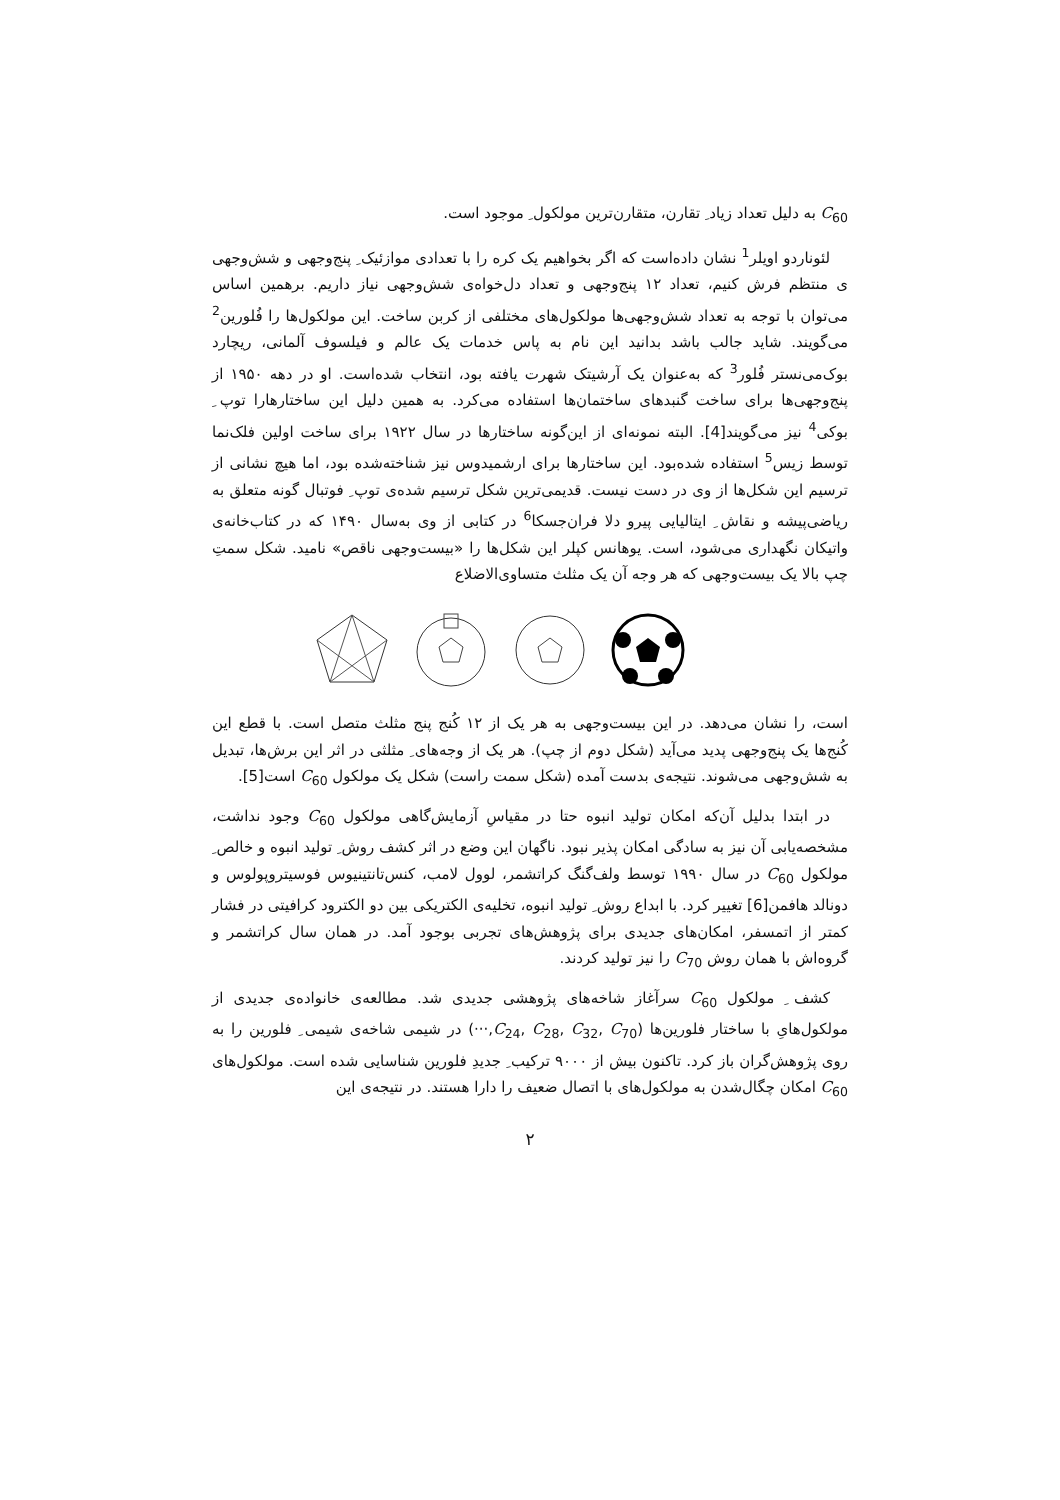C<sub>60</sub> به دلیل تعداد زیاد ِ تقارن، متقارن‌ترین مولکول ِ موجود است.
لئوناردو اویلر<sup>1</sup> نشان داده‌است که اگر بخواهیم یک کره را با تعدادی موازئیک ِ پنج‌وجهی و شش‌وجهی ی منتظم فرش کنیم، تعداد ۱۲ پنج‌وجهی و تعداد دل‌خواه‌ی شش‌وجهی نیاز داریم. برهمین اساس می‌توان با توجه به تعداد شش‌وجهی‌ها مولکول‌های مختلفی از کربن ساخت. این مولکول‌ها را فُلورین<sup>2</sup> می‌گویند. شاید جالب باشد بدانید این نام به پاس خدمات یک عالم و فیلسوف آلمانی، ریچارد بوک‌می‌نستر فُلور<sup>3</sup> که به‌عنوان یک آرشیتک شهرت یافته بود، انتخاب شده‌است. او در دهه ۱۹۵۰ از پنج‌وجهی‌ها برای ساخت گنبدهای ساختمان‌ها استفاده می‌کرد. به همین دلیل این ساختارهارا توپ ِ بوکی<sup>4</sup> نیز می‌گویند[4]. البته نمونه‌ای از این‌گونه ساختارها در سال ۱۹۲۲ برای ساخت اولین فلک‌نما توسط زیس<sup>5</sup> استفاده شده‌بود. این ساختارها برای ارشمیدوس نیز شناخته‌شده بود، اما هیچ نشانی از ترسیم این شکل‌ها از وی در دست نیست. قدیمی‌ترین شکل ترسیم شده‌ی توپ ِ فوتبال گونه متعلق به ریاضی‌پیشه و نقاش ِ ایتالیایی پیرو دلا فران‌جسکا<sup>6</sup> در کتابی از وی به‌سال ۱۴۹۰ که در کتاب‌خانه‌ی واتیکان نگهداری می‌شود، است. یوهانس کپلر این شکل‌ها را «بیست‌وجهی ناقص» نامید. شکل سمتِ چپ بالا یک بیست‌وجهی که هر وجه آن یک مثلث متساوی‌الاضلاع
است، را نشان می‌دهد. در این بیست‌وجهی به هر یک از ۱۲ کُنج پنج مثلث متصل است. با قطع این کُنج‌ها یک پنج‌وجهی پدید می‌آید (شکل دوم از چپ). هر یک از وجه‌های ِ مثلثی در اثر این برش‌ها، تبدیل به شش‌وجهی می‌شوند. نتیجه‌ی بدست آمده (شکل سمت راست) شکل یک مولکول C<sub>60</sub> است[5].
در ابتدا بدلیل آن‌که امکان تولید انبوه حتا در مقیاسِ آزمایش‌گاهی مولکول C<sub>60</sub> وجود نداشت، مشخصه‌یابی آن نیز به سادگی امکان پذیر نبود. ناگهان این وضع در اثر کشف روش ِ تولید انبوه و خالص ِ مولکول C<sub>60</sub> در سال ۱۹۹۰ توسط ولف‌گنگ کراتشمر، لوول لامب، کنس‌تانتینیوس فوسیتروپولوس و دونالد هافمن[6] تغییر کرد. با ابداع روش ِ تولید انبوه، تخلیه‌ی الکتریکی بین دو الکترود کرافیتی در فشار کمتر از اتمسفر، امکان‌های جدیدی برای پژوهش‌های تجربی بوجود آمد. در همان سال کراتشمر و گروه‌اش با همان روش C<sub>70</sub> را نیز تولید کردند.
کشف ِ مولکول C<sub>60</sub> سرآغاز شاخه‌های پژوهشی جدیدی شد. مطالعه‌ی خانواده‌ی جدیدی از مولکول‌هایِ با ساختار فلورین‌ها (C<sub>24</sub>, C<sub>28</sub>, C<sub>32</sub>, C<sub>70</sub>,···) در شیمی شاخه‌ی شیمی ِ فلورین را به روی پژوهش‌گران باز کرد. تاکنون بیش از ۹۰۰۰ ترکیب ِ جدیدِ فلورین شناسایی شده است. مولکول‌های C<sub>60</sub> امکان چگال‌شدن به مولکول‌های با اتصال ضعیف را دارا هستند. در نتیجه‌ی این
۲